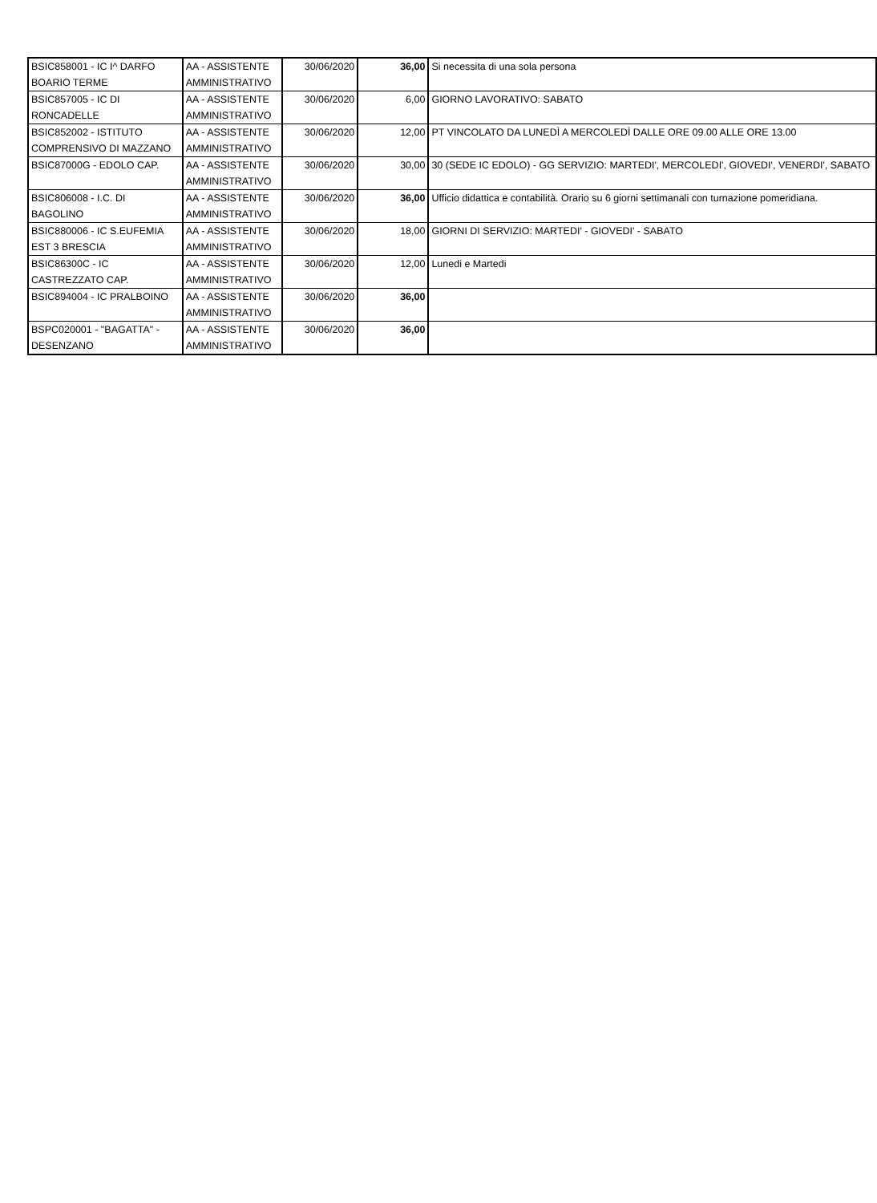| BSIC858001 - IC I^ DARFO BOARIO TERME | AA - ASSISTENTE AMMINISTRATIVO | 30/06/2020 | 36,00 | Si necessita di una sola persona |
| BSIC857005 - IC DI RONCADELLE | AA - ASSISTENTE AMMINISTRATIVO | 30/06/2020 | 6,00 | GIORNO LAVORATIVO: SABATO |
| BSIC852002 - ISTITUTO COMPRENSIVO DI MAZZANO | AA - ASSISTENTE AMMINISTRATIVO | 30/06/2020 | 12,00 | PT VINCOLATO DA LUNEDÌ A MERCOLEDÌ DALLE ORE 09.00 ALLE ORE 13.00 |
| BSIC87000G - EDOLO CAP. | AA - ASSISTENTE AMMINISTRATIVO | 30/06/2020 | 30,00 | 30 (SEDE IC EDOLO) - GG SERVIZIO: MARTEDI', MERCOLEDI', GIOVEDI', VENERDI', SABATO |
| BSIC806008 - I.C. DI BAGOLINO | AA - ASSISTENTE AMMINISTRATIVO | 30/06/2020 | 36,00 | Ufficio didattica e contabilità. Orario su 6 giorni settimanali con turnazione pomeridiana. |
| BSIC880006 - IC S.EUFEMIA EST 3 BRESCIA | AA - ASSISTENTE AMMINISTRATIVO | 30/06/2020 | 18,00 | GIORNI DI SERVIZIO: MARTEDI' - GIOVEDI' - SABATO |
| BSIC86300C - IC CASTREZZATO CAP. | AA - ASSISTENTE AMMINISTRATIVO | 30/06/2020 | 12,00 | Lunedi e Martedi |
| BSIC894004 - IC PRALBOINO | AA - ASSISTENTE AMMINISTRATIVO | 30/06/2020 | 36,00 | |
| BSPC020001 - "BAGATTA" - DESENZANO | AA - ASSISTENTE AMMINISTRATIVO | 30/06/2020 | 36,00 | |